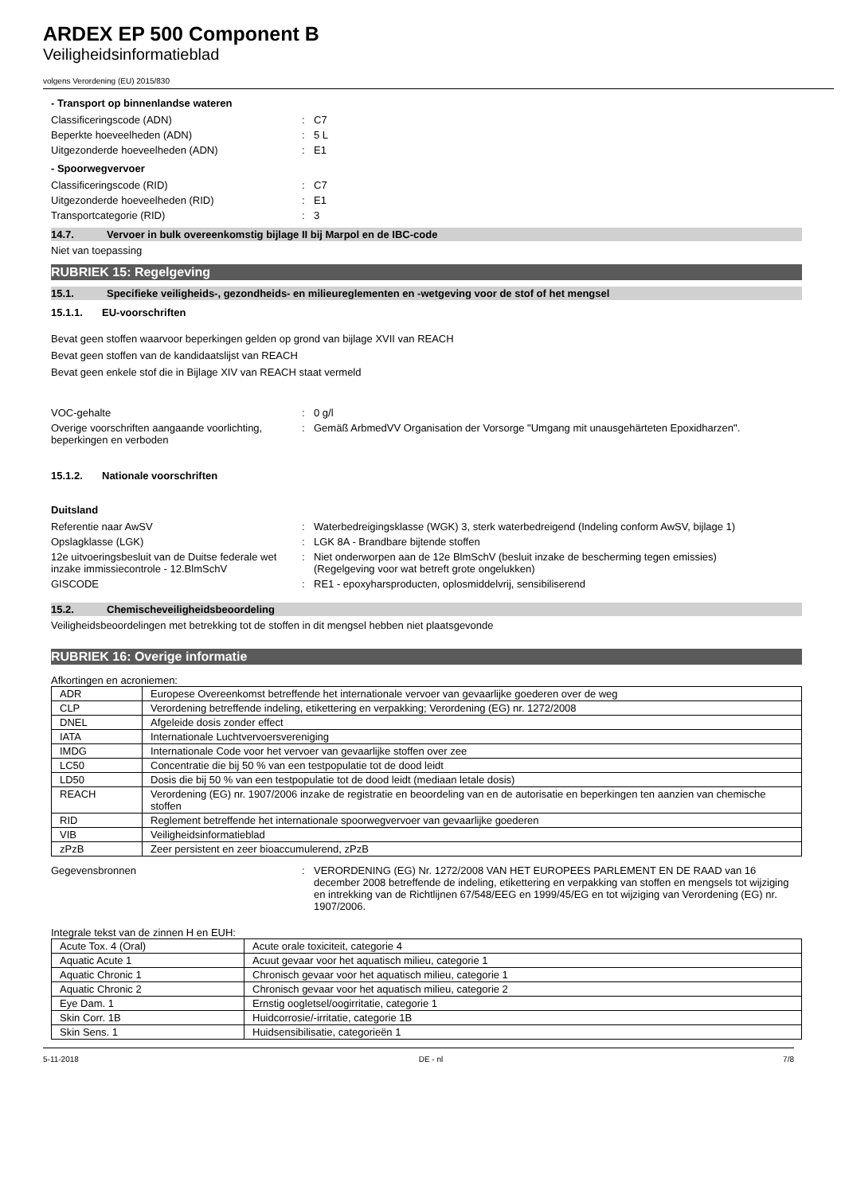ARDEX EP 500 Component B
Veiligheidsinformatieblad
volgens Verordening (EU) 2015/830
- Transport op binnenlandse wateren
Classificeringscode (ADN) : C7
Beperkte hoeveelheden (ADN) : 5 L
Uitgezonderde hoeveelheden (ADN) : E1
- Spoorwegvervoer
Classificeringscode (RID) : C7
Uitgezonderde hoeveelheden (RID) : E1
Transportcategorie (RID) : 3
14.7. Vervoer in bulk overeenkomstig bijlage II bij Marpol en de IBC-code
Niet van toepassing
RUBRIEK 15: Regelgeving
15.1. Specifieke veiligheids-, gezondheids- en milieureglementen en -wetgeving voor de stof of het mengsel
15.1.1. EU-voorschriften
Bevat geen stoffen waarvoor beperkingen gelden op grond van bijlage XVII van REACH
Bevat geen stoffen van de kandidaatslijst van REACH
Bevat geen enkele stof die in Bijlage XIV van REACH staat vermeld
VOC-gehalte : 0 g/l
Overige voorschriften aangaande voorlichting, beperkingen en verboden
: Gemäß ArbmedVV Organisation der Vorsorge "Umgang mit unausgehärteten Epoxidharzen".
15.1.2. Nationale voorschriften
Duitsland
Referentie naar AwSV : Waterbedreigingsklasse (WGK) 3, sterk waterbedreigend (Indeling conform AwSV, bijlage 1)
Opslagklasse (LGK) : LGK 8A - Brandbare bijtende stoffen
12e uitvoeringsbesluit van de Duitse federale wet inzake immissiecontrole - 12.BlmSchV
: Niet onderworpen aan de 12e BlmSchV (besluit inzake de bescherming tegen emissies)
(Regelgeving voor wat betreft grote ongelukken)
GISCODE : RE1 - epoxyharsproducten, oplosmiddelvrij, sensibiliserend
15.2. Chemischeveiligheidsbeoordeling
Veiligheidsbeoordelingen met betrekking tot de stoffen in dit mengsel hebben niet plaatsgevonde
RUBRIEK 16: Overige informatie
Afkortingen en acroniemen:
| ADR | Europese Overeenkomst betreffende het internationale vervoer van gevaarlijke goederen over de weg |
| CLP | Verordening betreffende indeling, etikettering en verpakking; Verordening (EG) nr. 1272/2008 |
| DNEL | Afgeleide dosis zonder effect |
| IATA | Internationale Luchtvervoersvereniging |
| IMDG | Internationale Code voor het vervoer van gevaarlijke stoffen over zee |
| LC50 | Concentratie die bij 50 % van een testpopulatie tot de dood leidt |
| LD50 | Dosis die bij 50 % van een testpopulatie tot de dood leidt (mediaan letale dosis) |
| REACH | Verordening (EG) nr. 1907/2006 inzake de registratie en beoordeling van en de autorisatie en beperkingen ten aanzien van chemische stoffen |
| RID | Reglement betreffende het internationale spoorwegvervoer van gevaarlijke goederen |
| VIB | Veiligheidsinformatieblad |
| zPzB | Zeer persistent en zeer bioaccumulerend, zPzB |
Gegevensbronnen : VERORDENING (EG) Nr. 1272/2008 VAN HET EUROPEES PARLEMENT EN DE RAAD van 16 december 2008 betreffende de indeling, etikettering en verpakking van stoffen en mengsels tot wijziging en intrekking van de Richtlijnen 67/548/EEG en 1999/45/EG en tot wijziging van Verordening (EG) nr. 1907/2006.
Integrale tekst van de zinnen H en EUH:
| Acute Tox. 4 (Oral) | Acute orale toxiciteit, categorie 4 |
| Aquatic Acute 1 | Acuut gevaar voor het aquatisch milieu, categorie 1 |
| Aquatic Chronic 1 | Chronisch gevaar voor het aquatisch milieu, categorie 1 |
| Aquatic Chronic 2 | Chronisch gevaar voor het aquatisch milieu, categorie 2 |
| Eye Dam. 1 | Ernstig oogletsel/oogirritatie, categorie 1 |
| Skin Corr. 1B | Huidcorrosie/-irritatie, categorie 1B |
| Skin Sens. 1 | Huidsensibilisatie, categorieën 1 |
5-11-2018 DE - nl 7/8